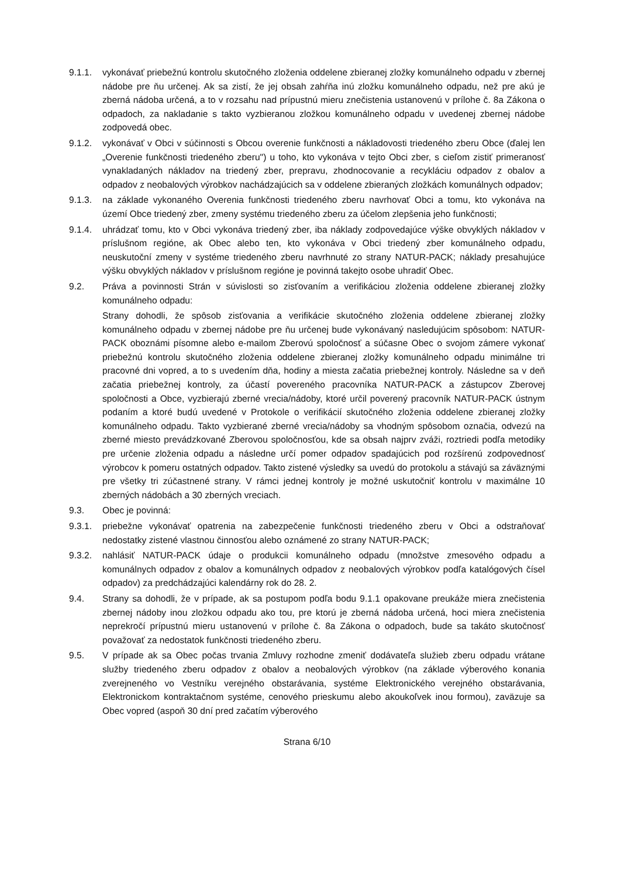9.1.1. vykonávať priebežnú kontrolu skutočného zloženia oddelene zbieranej zložky komunálneho odpadu v zbernej nádobe pre ňu určenej. Ak sa zistí, že jej obsah zahŕňa inú zložku komunálneho odpadu, než pre akú je zberná nádoba určená, a to v rozsahu nad prípustnú mieru znečistenia ustanovenú v prílohe č. 8a Zákona o odpadoch, za nakladanie s takto vyzbieranou zložkou komunálneho odpadu v uvedenej zbernej nádobe zodpovedá obec.
9.1.2. vykonávať v Obci v súčinnosti s Obcou overenie funkčnosti a nákladovosti triedeného zberu Obce (ďalej len „Overenie funkčnosti triedeného zberu") u toho, kto vykonáva v tejto Obci zber, s cieľom zistiť primeranosť vynakladaných nákladov na triedený zber, prepravu, zhodnocovanie a recykláciu odpadov z obalov a odpadov z neobalových výrobkov nachádzajúcich sa v oddelene zbieraných zložkách komunálnych odpadov;
9.1.3. na základe vykonaného Overenia funkčnosti triedeného zberu navrhovať Obci a tomu, kto vykonáva na území Obce triedený zber, zmeny systému triedeného zberu za účelom zlepšenia jeho funkčnosti;
9.1.4. uhrádzať tomu, kto v Obci vykonáva triedený zber, iba náklady zodpovedajúce výške obvyklých nákladov v príslušnom regióne, ak Obec alebo ten, kto vykonáva v Obci triedený zber komunálneho odpadu, neuskutoční zmeny v systéme triedeného zberu navrhnuté zo strany NATUR-PACK; náklady presahujúce výšku obvyklých nákladov v príslušnom regióne je povinná takejto osobe uhradiť Obec.
9.2. Práva a povinnosti Strán v súvislosti so zisťovaním a verifikáciou zloženia oddelene zbieranej zložky komunálneho odpadu:
Strany dohodli, že spôsob zisťovania a verifikácie skutočného zloženia oddelene zbieranej zložky komunálneho odpadu v zbernej nádobe pre ňu určenej bude vykonávaný nasledujúcim spôsobom: NATUR-PACK oboznámi písomne alebo e-mailom Zberovú spoločnosť a súčasne Obec o svojom zámere vykonať priebežnú kontrolu skutočného zloženia oddelene zbieranej zložky komunálneho odpadu minimálne tri pracovné dni vopred, a to s uvedením dňa, hodiny a miesta začatia priebežnej kontroly. Následne sa v deň začatia priebežnej kontroly, za účastí povereného pracovníka NATUR-PACK a zástupcov Zberovej spoločnosti a Obce, vyzbierajú zberné vrecia/nádoby, ktoré určil poverený pracovník NATUR-PACK ústnym podaním a ktoré budú uvedené v Protokole o verifikácií skutočného zloženia oddelene zbieranej zložky komunálneho odpadu. Takto vyzbierané zberné vrecia/nádoby sa vhodným spôsobom označia, odvezú na zberné miesto prevádzkované Zberovou spoločnosťou, kde sa obsah najprv zváži, roztriedi podľa metodiky pre určenie zloženia odpadu a následne určí pomer odpadov spadajúcich pod rozšírenú zodpovednosť výrobcov k pomeru ostatných odpadov. Takto zistené výsledky sa uvedú do protokolu a stávajú sa záväznými pre všetky tri zúčastnené strany. V rámci jednej kontroly je možné uskutočniť kontrolu v maximálne 10 zberných nádobách a 30 zberných vreciach.
9.3. Obec je povinná:
9.3.1. priebežne vykonávať opatrenia na zabezpečenie funkčnosti triedeného zberu v Obci a odstraňovať nedostatky zistené vlastnou činnosťou alebo oznámené zo strany NATUR-PACK;
9.3.2. nahlásiť NATUR-PACK údaje o produkcii komunálneho odpadu (množstve zmesového odpadu a komunálnych odpadov z obalov a komunálnych odpadov z neobalových výrobkov podľa katalógových čísel odpadov) za predchádzajúci kalendárny rok do 28. 2.
9.4. Strany sa dohodli, že v prípade, ak sa postupom podľa bodu 9.1.1 opakovane preukáže miera znečistenia zbernej nádoby inou zložkou odpadu ako tou, pre ktorú je zberná nádoba určená, hoci miera znečistenia neprekročí prípustnú mieru ustanovenú v prílohe č. 8a Zákona o odpadoch, bude sa takáto skutočnosť považovať za nedostatok funkčnosti triedeného zberu.
9.5. V prípade ak sa Obec počas trvania Zmluvy rozhodne zmeniť dodávateľa služieb zberu odpadu vrátane služby triedeného zberu odpadov z obalov a neobalových výrobkov (na základe výberového konania zverejneného vo Vestníku verejného obstarávania, systéme Elektronického verejného obstarávania, Elektronickom kontraktačnom systéme, cenového prieskumu alebo akoukoľvek inou formou), zaväzuje sa Obec vopred (aspoň 30 dní pred začatím výberového
Strana 6/10